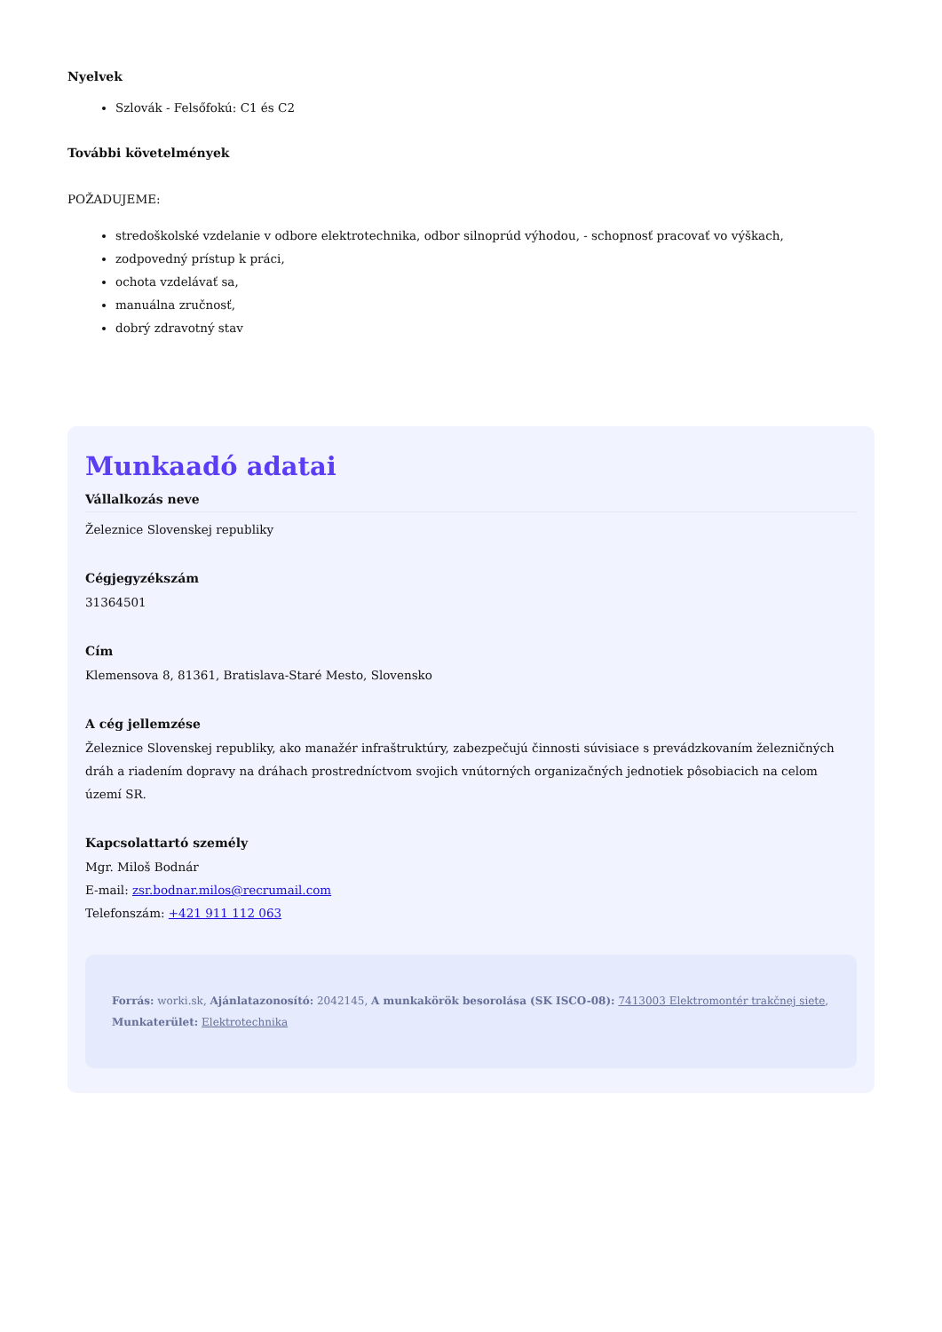Nyelvek
Szlovák - Felsőfokú: C1 és C2
További követelmények
POŽADUJEME:
stredoškolské vzdelanie v odbore elektrotechnika, odbor silnoprúd výhodou, - schopnosť pracovať vo výškach,
zodpovedný prístup k práci,
ochota vzdelávať sa,
manuálna zručnosť,
dobrý zdravotný stav
Munkaadó adatai
Vállalkozás neve
Železnice Slovenskej republiky
Cégjegyzékszám
31364501
Cím
Klemensova 8, 81361, Bratislava-Staré Mesto, Slovensko
A cég jellemzése
Železnice Slovenskej republiky, ako manažér infraštruktúry, zabezpečujú činnosti súvisiace s prevádzkovaním železničných dráh a riadením dopravy na dráhach prostredníctvom svojich vnútorných organizačných jednotiek pôsobiacich na celom území SR.
Kapcsolattartó személy
Mgr. Miloš Bodnár
E-mail: zsr.bodnar.milos@recrumail.com
Telefonszám: +421 911 112 063
Forrás: worki.sk, Ajánlatazonosító: 2042145, A munkakörök besorolása (SK ISCO-08): 7413003 Elektromontér trakčnej siete, Munkaterület: Elektrotechnika